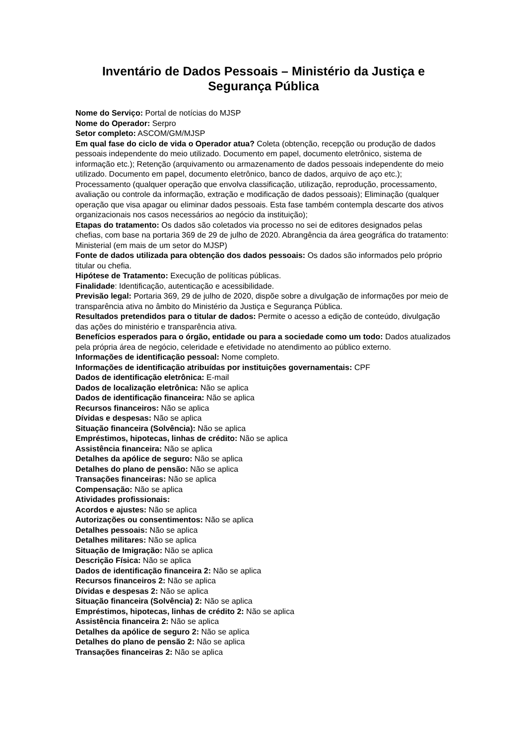Inventário de Dados Pessoais – Ministério da Justiça e Segurança Pública
Nome do Serviço: Portal de notícias do MJSP
Nome do Operador: Serpro
Setor completo: ASCOM/GM/MJSP
Em qual fase do ciclo de vida o Operador atua? Coleta (obtenção, recepção ou produção de dados pessoais independente do meio utilizado. Documento em papel, documento eletrônico, sistema de informação etc.); Retenção (arquivamento ou armazenamento de dados pessoais independente do meio utilizado. Documento em papel, documento eletrônico, banco de dados, arquivo de aço etc.); Processamento (qualquer operação que envolva classificação, utilização, reprodução, processamento, avaliação ou controle da informação, extração e modificação de dados pessoais); Eliminação (qualquer operação que visa apagar ou eliminar dados pessoais. Esta fase também contempla descarte dos ativos organizacionais nos casos necessários ao negócio da instituição);
Etapas do tratamento: Os dados são coletados via processo no sei de editores designados pelas chefias, com base na portaria 369 de 29 de julho de 2020. Abrangência da área geográfica do tratamento: Ministerial (em mais de um setor do MJSP)
Fonte de dados utilizada para obtenção dos dados pessoais: Os dados são informados pelo próprio titular ou chefia.
Hipótese de Tratamento: Execução de políticas públicas.
Finalidade: Identificação, autenticação e acessibilidade.
Previsão legal: Portaria 369, 29 de julho de 2020, dispõe sobre a divulgação de informações por meio de transparência ativa no âmbito do Ministério da Justiça e Segurança Pública.
Resultados pretendidos para o titular de dados: Permite o acesso a edição de conteúdo, divulgação das ações do ministério e transparência ativa.
Benefícios esperados para o órgão, entidade ou para a sociedade como um todo: Dados atualizados pela própria área de negócio, celeridade e efetividade no atendimento ao público externo.
Informações de identificação pessoal: Nome completo.
Informações de identificação atribuídas por instituições governamentais: CPF
Dados de identificação eletrônica: E-mail
Dados de localização eletrônica: Não se aplica
Dados de identificação financeira: Não se aplica
Recursos financeiros: Não se aplica
Dívidas e despesas: Não se aplica
Situação financeira (Solvência): Não se aplica
Empréstimos, hipotecas, linhas de crédito: Não se aplica
Assistência financeira: Não se aplica
Detalhes da apólice de seguro: Não se aplica
Detalhes do plano de pensão: Não se aplica
Transações financeiras: Não se aplica
Compensação: Não se aplica
Atividades profissionais:
Acordos e ajustes: Não se aplica
Autorizações ou consentimentos: Não se aplica
Detalhes pessoais: Não se aplica
Detalhes militares: Não se aplica
Situação de Imigração: Não se aplica
Descrição Física: Não se aplica
Dados de identificação financeira 2: Não se aplica
Recursos financeiros 2: Não se aplica
Dívidas e despesas 2: Não se aplica
Situação financeira (Solvência) 2: Não se aplica
Empréstimos, hipotecas, linhas de crédito 2: Não se aplica
Assistência financeira 2: Não se aplica
Detalhes da apólice de seguro 2: Não se aplica
Detalhes do plano de pensão 2: Não se aplica
Transações financeiras 2: Não se aplica